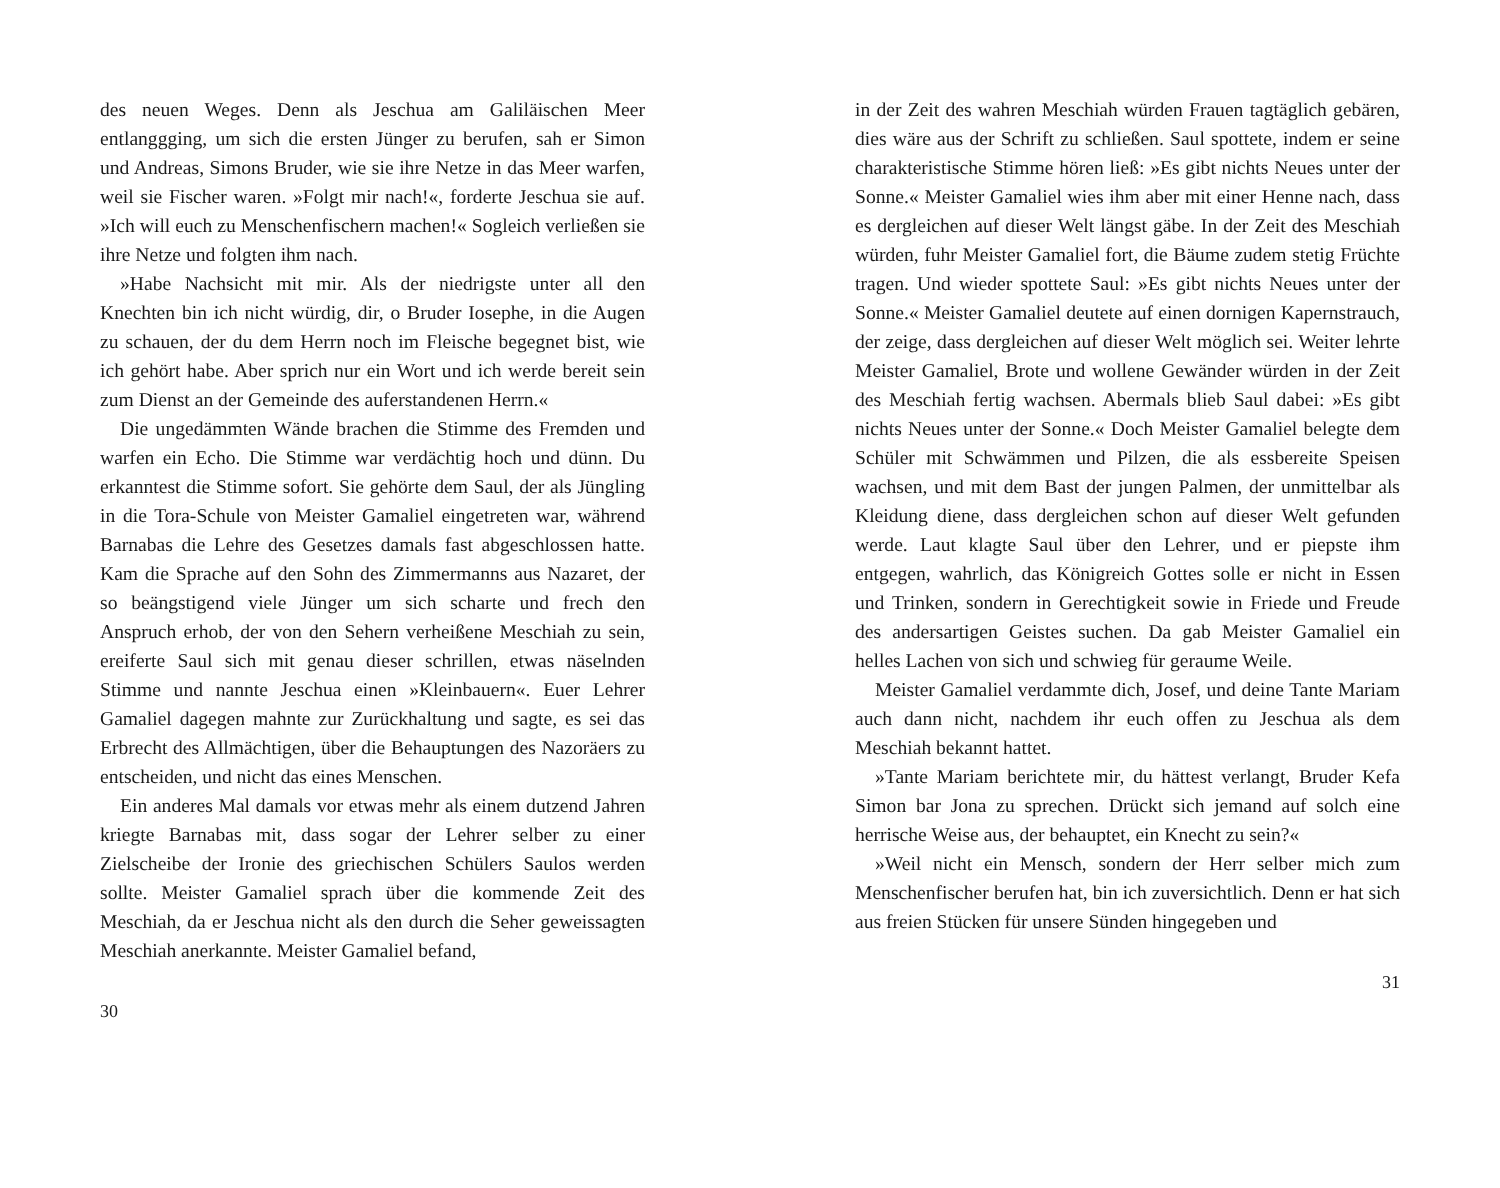des neuen Weges. Denn als Jeschua am Galiläischen Meer entlanggging, um sich die ersten Jünger zu berufen, sah er Simon und Andreas, Simons Bruder, wie sie ihre Netze in das Meer warfen, weil sie Fischer waren. »Folgt mir nach!«, forderte Jeschua sie auf. »Ich will euch zu Menschenfischern machen!« Sogleich verließen sie ihre Netze und folgten ihm nach.
»Habe Nachsicht mit mir. Als der niedrigste unter all den Knechten bin ich nicht würdig, dir, o Bruder Iosephe, in die Augen zu schauen, der du dem Herrn noch im Fleische begegnet bist, wie ich gehört habe. Aber sprich nur ein Wort und ich werde bereit sein zum Dienst an der Gemeinde des auferstandenen Herrn.«
Die ungedämmten Wände brachen die Stimme des Fremden und warfen ein Echo. Die Stimme war verdächtig hoch und dünn. Du erkanntest die Stimme sofort. Sie gehörte dem Saul, der als Jüngling in die Tora-Schule von Meister Gamaliel eingetreten war, während Barnabas die Lehre des Gesetzes damals fast abgeschlossen hatte. Kam die Sprache auf den Sohn des Zimmermanns aus Nazaret, der so beängstigend viele Jünger um sich scharte und frech den Anspruch erhob, der von den Sehern verheißene Meschiah zu sein, ereiferte Saul sich mit genau dieser schrillen, etwas näselnden Stimme und nannte Jeschua einen »Kleinbauern«. Euer Lehrer Gamaliel dagegen mahnte zur Zurückhaltung und sagte, es sei das Erbrecht des Allmächtigen, über die Behauptungen des Nazoräers zu entscheiden, und nicht das eines Menschen.
Ein anderes Mal damals vor etwas mehr als einem dutzend Jahren kriegte Barnabas mit, dass sogar der Lehrer selber zu einer Zielscheibe der Ironie des griechischen Schülers Saulos werden sollte. Meister Gamaliel sprach über die kommende Zeit des Meschiah, da er Jeschua nicht als den durch die Seher geweissagten Meschiah anerkannte. Meister Gamaliel befand,
30
in der Zeit des wahren Meschiah würden Frauen tagtäglich gebären, dies wäre aus der Schrift zu schließen. Saul spottete, indem er seine charakteristische Stimme hören ließ: »Es gibt nichts Neues unter der Sonne.« Meister Gamaliel wies ihm aber mit einer Henne nach, dass es dergleichen auf dieser Welt längst gäbe. In der Zeit des Meschiah würden, fuhr Meister Gamaliel fort, die Bäume zudem stetig Früchte tragen. Und wieder spottete Saul: »Es gibt nichts Neues unter der Sonne.« Meister Gamaliel deutete auf einen dornigen Kapernstrauch, der zeige, dass dergleichen auf dieser Welt möglich sei. Weiter lehrte Meister Gamaliel, Brote und wollene Gewänder würden in der Zeit des Meschiah fertig wachsen. Abermals blieb Saul dabei: »Es gibt nichts Neues unter der Sonne.« Doch Meister Gamaliel belegte dem Schüler mit Schwämmen und Pilzen, die als essbereite Speisen wachsen, und mit dem Bast der jungen Palmen, der unmittelbar als Kleidung diene, dass dergleichen schon auf dieser Welt gefunden werde. Laut klagte Saul über den Lehrer, und er piepste ihm entgegen, wahrlich, das Königreich Gottes solle er nicht in Essen und Trinken, sondern in Gerechtigkeit sowie in Friede und Freude des andersartigen Geistes suchen. Da gab Meister Gamaliel ein helles Lachen von sich und schwieg für geraume Weile.
Meister Gamaliel verdammte dich, Josef, und deine Tante Mariam auch dann nicht, nachdem ihr euch offen zu Jeschua als dem Meschiah bekannt hattet.
»Tante Mariam berichtete mir, du hättest verlangt, Bruder Kefa Simon bar Jona zu sprechen. Drückt sich jemand auf solch eine herrische Weise aus, der behauptet, ein Knecht zu sein?«
»Weil nicht ein Mensch, sondern der Herr selber mich zum Menschenfischer berufen hat, bin ich zuversichtlich. Denn er hat sich aus freien Stücken für unsere Sünden hingegeben und
31